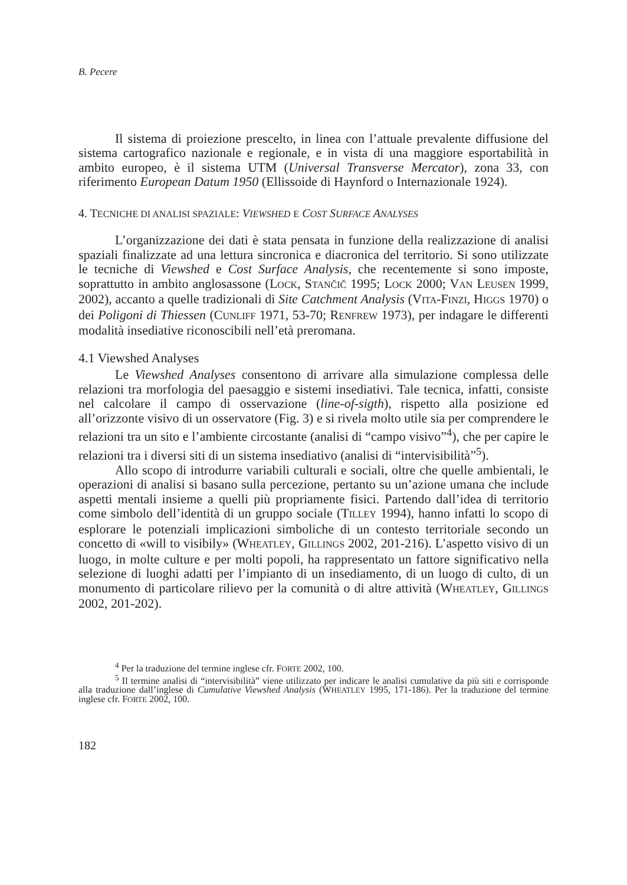B. Pecere
Il sistema di proiezione prescelto, in linea con l’attuale prevalente diffusione del sistema cartografico nazionale e regionale, e in vista di una maggiore esportabilità in ambito europeo, è il sistema UTM (Universal Transverse Mercator), zona 33, con riferimento European Datum 1950 (Ellissoide di Haynford o Internazionale 1924).
4. TECNICHE DI ANALISI SPAZIALE: VIEWSHED E COST SURFACE ANALYSES
L’organizzazione dei dati è stata pensata in funzione della realizzazione di analisi spaziali finalizzate ad una lettura sincronica e diacronica del territorio. Si sono utilizzate le tecniche di Viewshed e Cost Surface Analysis, che recentemente si sono imposte, soprattutto in ambito anglosassone (LOCK, STANČIČ 1995; LOCK 2000; VAN LEUSEN 1999, 2002), accanto a quelle tradizionali di Site Catchment Analysis (VITA-FINZI, HIGGS 1970) o dei Poligoni di Thiessen (CUNLIFF 1971, 53-70; RENFREW 1973), per indagare le differenti modalità insediative riconoscibili nell’età preromana.
4.1 Viewshed Analyses
Le Viewshed Analyses consentono di arrivare alla simulazione complessa delle relazioni tra morfologia del paesaggio e sistemi insediativi. Tale tecnica, infatti, consiste nel calcolare il campo di osservazione (line-of-sigth), rispetto alla posizione ed all’orizzonte visivo di un osservatore (Fig. 3) e si rivela molto utile sia per comprendere le relazioni tra un sito e l’ambiente circostante (analisi di “campo visivo”<sup>4</sup>), che per capire le relazioni tra i diversi siti di un sistema insediativo (analisi di “intervisibilità”<sup>5</sup>).
Allo scopo di introdurre variabili culturali e sociali, oltre che quelle ambientali, le operazioni di analisi si basano sulla percezione, pertanto su un’azione umana che include aspetti mentali insieme a quelli più propriamente fisici. Partendo dall’idea di territorio come simbolo dell’identità di un gruppo sociale (TILLEY 1994), hanno infatti lo scopo di esplorare le potenziali implicazioni simboliche di un contesto territoriale secondo un concetto di «will to visibily» (WHEATLEY, GILLINGS 2002, 201-216). L’aspetto visivo di un luogo, in molte culture e per molti popoli, ha rappresentato un fattore significativo nella selezione di luoghi adatti per l’impianto di un insediamento, di un luogo di culto, di un monumento di particolare rilievo per la comunità o di altre attività (WHEATLEY, GILLINGS 2002, 201-202).
<sup>4</sup> Per la traduzione del termine inglese cfr. FORTE 2002, 100.
<sup>5</sup> Il termine analisi di “intervisibilità” viene utilizzato per indicare le analisi cumulative da più siti e corrisponde alla traduzione dall’inglese di Cumulative Viewshed Analysis (WHEATLEY 1995, 171-186). Per la traduzione del termine inglese cfr. FORTE 2002, 100.
182